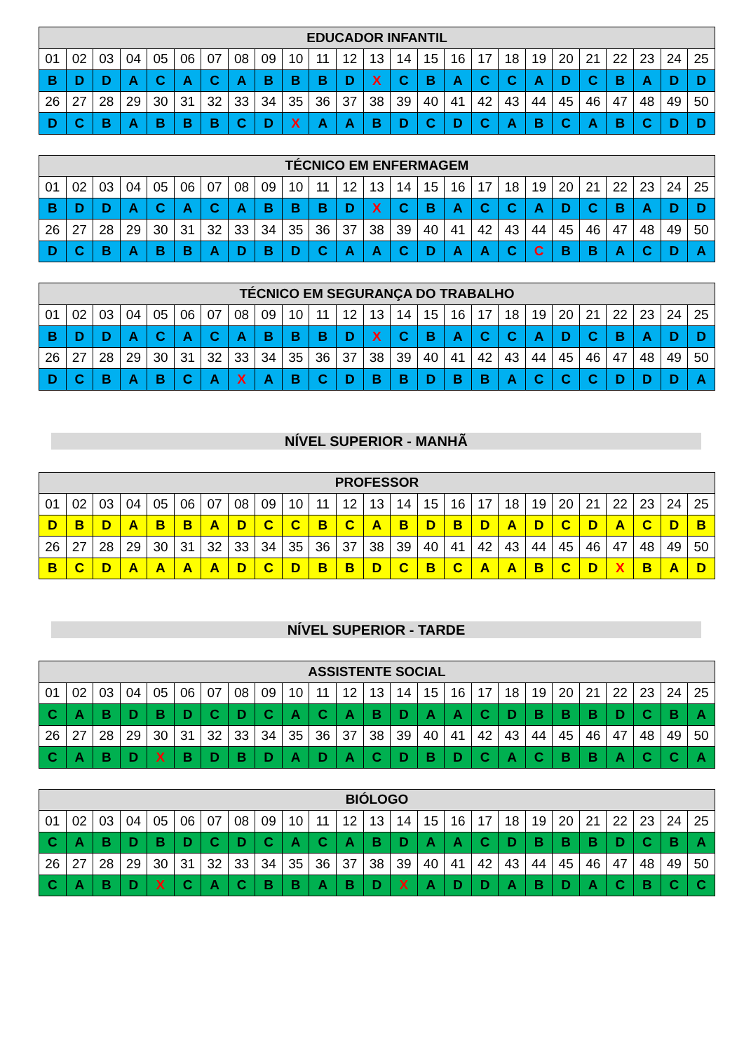| EDUCADOR INFANTIL | | | | | | | | | | | | | | | | | | | | | | | | |
| --- | --- | --- | --- | --- | --- | --- | --- | --- | --- | --- | --- | --- | --- | --- | --- | --- | --- | --- | --- | --- | --- | --- | --- | --- |
| 01 | 02 | 03 | 04 | 05 | 06 | 07 | 08 | 09 | 10 | 11 | 12 | 13 | 14 | 15 | 16 | 17 | 18 | 19 | 20 | 21 | 22 | 23 | 24 | 25 |
| B | D | D | A | C | A | C | A | B | B | B | D | X | C | B | A | C | C | A | D | C | B | A | D | D |
| 26 | 27 | 28 | 29 | 30 | 31 | 32 | 33 | 34 | 35 | 36 | 37 | 38 | 39 | 40 | 41 | 42 | 43 | 44 | 45 | 46 | 47 | 48 | 49 | 50 |
| D | C | B | A | B | B | B | C | D | X | A | A | B | D | C | D | C | A | B | C | A | B | C | D | D |
| TÉCNICO EM ENFERMAGEM | | | | | | | | | | | | | | | | | | | | | | | | |
| --- | --- | --- | --- | --- | --- | --- | --- | --- | --- | --- | --- | --- | --- | --- | --- | --- | --- | --- | --- | --- | --- | --- | --- | --- |
| 01 | 02 | 03 | 04 | 05 | 06 | 07 | 08 | 09 | 10 | 11 | 12 | 13 | 14 | 15 | 16 | 17 | 18 | 19 | 20 | 21 | 22 | 23 | 24 | 25 |
| B | D | D | A | C | A | C | A | B | B | B | D | X | C | B | A | C | C | A | D | C | B | A | D | D |
| 26 | 27 | 28 | 29 | 30 | 31 | 32 | 33 | 34 | 35 | 36 | 37 | 38 | 39 | 40 | 41 | 42 | 43 | 44 | 45 | 46 | 47 | 48 | 49 | 50 |
| D | C | B | A | B | B | A | D | B | D | C | A | A | C | D | A | A | C | C | B | B | A | C | D | A |
| TÉCNICO EM SEGURANÇA DO TRABALHO | | | | | | | | | | | | | | | | | | | | | | | | |
| --- | --- | --- | --- | --- | --- | --- | --- | --- | --- | --- | --- | --- | --- | --- | --- | --- | --- | --- | --- | --- | --- | --- | --- | --- |
| 01 | 02 | 03 | 04 | 05 | 06 | 07 | 08 | 09 | 10 | 11 | 12 | 13 | 14 | 15 | 16 | 17 | 18 | 19 | 20 | 21 | 22 | 23 | 24 | 25 |
| B | D | D | A | C | A | C | A | B | B | B | D | X | C | B | A | C | C | A | D | C | B | A | D | D |
| 26 | 27 | 28 | 29 | 30 | 31 | 32 | 33 | 34 | 35 | 36 | 37 | 38 | 39 | 40 | 41 | 42 | 43 | 44 | 45 | 46 | 47 | 48 | 49 | 50 |
| D | C | B | A | B | C | A | X | A | B | C | D | B | B | D | B | B | A | C | C | C | D | D | D | A |
NÍVEL SUPERIOR - MANHÃ
| PROFESSOR | | | | | | | | | | | | | | | | | | | | | | | | |
| --- | --- | --- | --- | --- | --- | --- | --- | --- | --- | --- | --- | --- | --- | --- | --- | --- | --- | --- | --- | --- | --- | --- | --- | --- |
| 01 | 02 | 03 | 04 | 05 | 06 | 07 | 08 | 09 | 10 | 11 | 12 | 13 | 14 | 15 | 16 | 17 | 18 | 19 | 20 | 21 | 22 | 23 | 24 | 25 |
| D | B | D | A | B | B | A | D | C | C | B | C | A | B | D | B | D | A | D | C | D | A | C | D | B |
| 26 | 27 | 28 | 29 | 30 | 31 | 32 | 33 | 34 | 35 | 36 | 37 | 38 | 39 | 40 | 41 | 42 | 43 | 44 | 45 | 46 | 47 | 48 | 49 | 50 |
| B | C | D | A | A | A | A | D | C | D | B | B | D | C | B | C | A | A | B | C | D | X | B | A | D |
NÍVEL SUPERIOR - TARDE
| ASSISTENTE SOCIAL | | | | | | | | | | | | | | | | | | | | | | | | |
| --- | --- | --- | --- | --- | --- | --- | --- | --- | --- | --- | --- | --- | --- | --- | --- | --- | --- | --- | --- | --- | --- | --- | --- | --- |
| 01 | 02 | 03 | 04 | 05 | 06 | 07 | 08 | 09 | 10 | 11 | 12 | 13 | 14 | 15 | 16 | 17 | 18 | 19 | 20 | 21 | 22 | 23 | 24 | 25 |
| C | A | B | D | B | D | C | D | C | A | C | A | B | D | A | A | C | D | B | B | B | D | C | B | A |
| 26 | 27 | 28 | 29 | 30 | 31 | 32 | 33 | 34 | 35 | 36 | 37 | 38 | 39 | 40 | 41 | 42 | 43 | 44 | 45 | 46 | 47 | 48 | 49 | 50 |
| C | A | B | D | X | B | D | B | D | A | D | A | C | D | B | D | C | A | C | B | B | A | C | C | A |
| BIÓLOGO | | | | | | | | | | | | | | | | | | | | | | | | |
| --- | --- | --- | --- | --- | --- | --- | --- | --- | --- | --- | --- | --- | --- | --- | --- | --- | --- | --- | --- | --- | --- | --- | --- | --- |
| 01 | 02 | 03 | 04 | 05 | 06 | 07 | 08 | 09 | 10 | 11 | 12 | 13 | 14 | 15 | 16 | 17 | 18 | 19 | 20 | 21 | 22 | 23 | 24 | 25 |
| C | A | B | D | B | D | C | D | C | A | C | A | B | D | A | A | C | D | B | B | B | D | C | B | A |
| 26 | 27 | 28 | 29 | 30 | 31 | 32 | 33 | 34 | 35 | 36 | 37 | 38 | 39 | 40 | 41 | 42 | 43 | 44 | 45 | 46 | 47 | 48 | 49 | 50 |
| C | A | B | D | X | C | A | C | B | B | A | B | D | X | A | D | D | A | B | D | A | C | B | C | C |